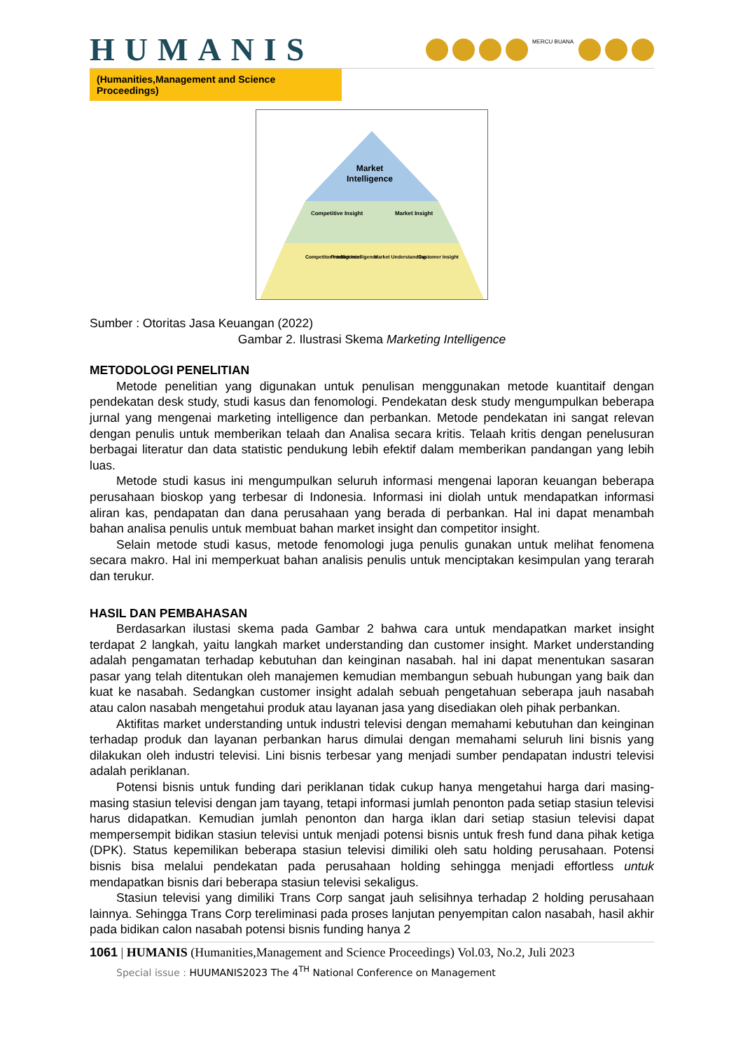HUMANIS
MERCU BUANA
(Humanities,Management and Science Proceedings)
Market
Intelligence
Competitive Insight
Market Insight
Competitor Intelligence
Product Intelligence
Market Understanding
Customer Insight
Sumber : Otoritas Jasa Keuangan (2022)
Gambar 2. Ilustrasi Skema Marketing Intelligence
METODOLOGI PENELITIAN
Metode penelitian yang digunakan untuk penulisan menggunakan metode kuantitaif dengan pendekatan desk study, studi kasus dan fenomologi. Pendekatan desk study mengumpulkan beberapa jurnal yang mengenai marketing intelligence dan perbankan. Metode pendekatan ini sangat relevan dengan penulis untuk memberikan telaah dan Analisa secara kritis. Telaah kritis dengan penelusuran berbagai literatur dan data statistic pendukung lebih efektif dalam memberikan pandangan yang lebih luas.
Metode studi kasus ini mengumpulkan seluruh informasi mengenai laporan keuangan beberapa perusahaan bioskop yang terbesar di Indonesia. Informasi ini diolah untuk mendapatkan informasi aliran kas, pendapatan dan dana perusahaan yang berada di perbankan. Hal ini dapat menambah bahan analisa penulis untuk membuat bahan market insight dan competitor insight.
Selain metode studi kasus, metode fenomologi juga penulis gunakan untuk melihat fenomena secara makro. Hal ini memperkuat bahan analisis penulis untuk menciptakan kesimpulan yang terarah dan terukur.
HASIL DAN PEMBAHASAN
Berdasarkan ilustasi skema pada Gambar 2 bahwa cara untuk mendapatkan market insight terdapat 2 langkah, yaitu langkah market understanding dan customer insight. Market understanding adalah pengamatan terhadap kebutuhan dan keinginan nasabah. hal ini dapat menentukan sasaran pasar yang telah ditentukan oleh manajemen kemudian membangun sebuah hubungan yang baik dan kuat ke nasabah. Sedangkan customer insight adalah sebuah pengetahuan seberapa jauh nasabah atau calon nasabah mengetahui produk atau layanan jasa yang disediakan oleh pihak perbankan.
Aktifitas market understanding untuk industri televisi dengan memahami kebutuhan dan keinginan terhadap produk dan layanan perbankan harus dimulai dengan memahami seluruh lini bisnis yang dilakukan oleh industri televisi. Lini bisnis terbesar yang menjadi sumber pendapatan industri televisi adalah periklanan.
Potensi bisnis untuk funding dari periklanan tidak cukup hanya mengetahui harga dari masing- masing stasiun televisi dengan jam tayang, tetapi informasi jumlah penonton pada setiap stasiun televisi harus didapatkan. Kemudian jumlah penonton dan harga iklan dari setiap stasiun televisi dapat mempersempit bidikan stasiun televisi untuk menjadi potensi bisnis untuk fresh fund dana pihak ketiga (DPK). Status kepemilikan beberapa stasiun televisi dimiliki oleh satu holding perusahaan. Potensi bisnis bisa melalui pendekatan pada perusahaan holding sehingga menjadi effortless untuk mendapatkan bisnis dari beberapa stasiun televisi sekaligus.
Stasiun televisi yang dimiliki Trans Corp sangat jauh selisihnya terhadap 2 holding perusahaan lainnya. Sehingga Trans Corp tereliminasi pada proses lanjutan penyempitan calon nasabah, hasil akhir pada bidikan calon nasabah potensi bisnis funding hanya 2
1061 | HUMANIS (Humanities,Management and Science Proceedings) Vol.03, No.2, Juli 2023
Special issue : HUUMANIS2023 The 4<sup>TH</sup> National Conference on Management